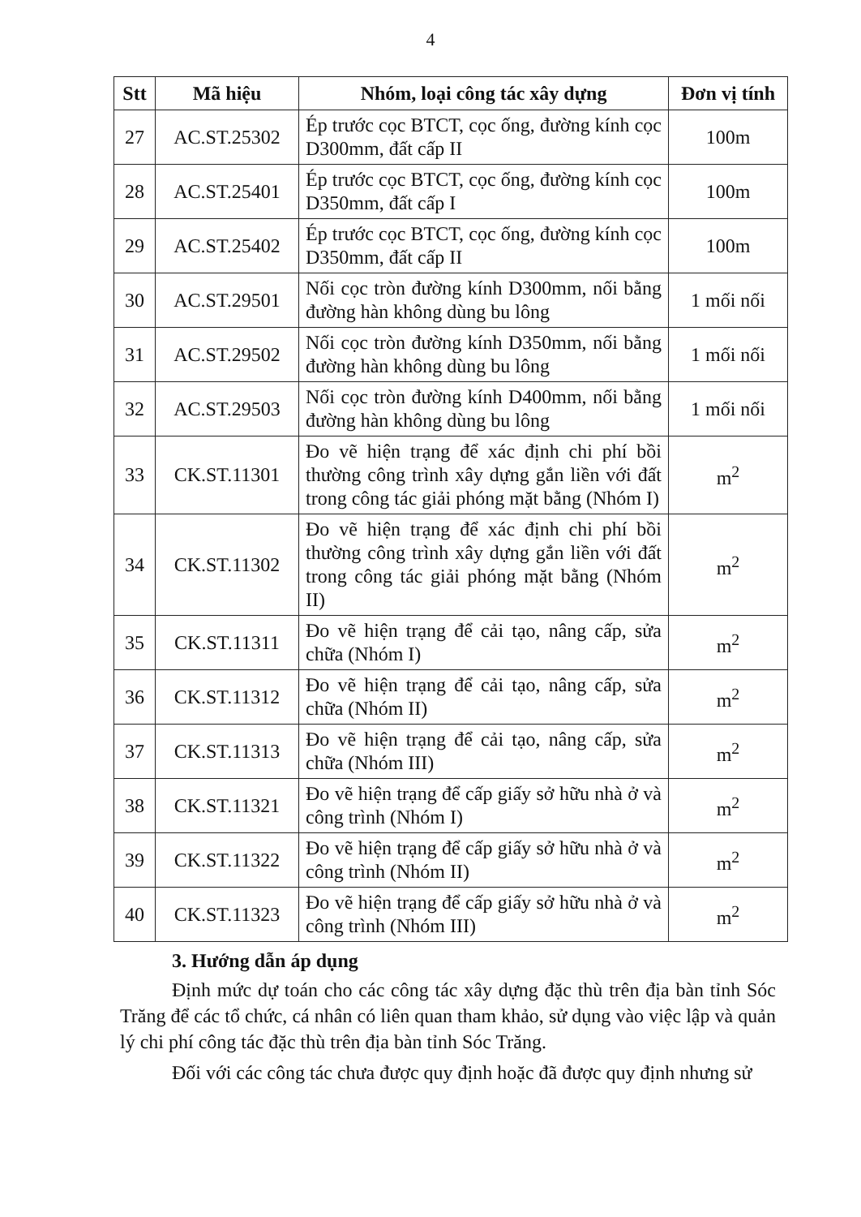4
| Stt | Mã hiệu | Nhóm, loại công tác xây dựng | Đơn vị tính |
| --- | --- | --- | --- |
| 27 | AC.ST.25302 | Ép trước cọc BTCT, cọc ống, đường kính cọc D300mm, đất cấp II | 100m |
| 28 | AC.ST.25401 | Ép trước cọc BTCT, cọc ống, đường kính cọc D350mm, đất cấp I | 100m |
| 29 | AC.ST.25402 | Ép trước cọc BTCT, cọc ống, đường kính cọc D350mm, đất cấp II | 100m |
| 30 | AC.ST.29501 | Nối cọc tròn đường kính D300mm, nối bằng đường hàn không dùng bu lông | 1 mối nối |
| 31 | AC.ST.29502 | Nối cọc tròn đường kính D350mm, nối bằng đường hàn không dùng bu lông | 1 mối nối |
| 32 | AC.ST.29503 | Nối cọc tròn đường kính D400mm, nối bằng đường hàn không dùng bu lông | 1 mối nối |
| 33 | CK.ST.11301 | Đo vẽ hiện trạng để xác định chi phí bồi thường công trình xây dựng gắn liền với đất trong công tác giải phóng mặt bằng (Nhóm I) | m<sup>2</sup> |
| 34 | CK.ST.11302 | Đo vẽ hiện trạng để xác định chi phí bồi thường công trình xây dựng gắn liền với đất trong công tác giải phóng mặt bằng (Nhóm II) | m<sup>2</sup> |
| 35 | CK.ST.11311 | Đo vẽ hiện trạng để cải tạo, nâng cấp, sửa chữa (Nhóm I) | m<sup>2</sup> |
| 36 | CK.ST.11312 | Đo vẽ hiện trạng để cải tạo, nâng cấp, sửa chữa (Nhóm II) | m<sup>2</sup> |
| 37 | CK.ST.11313 | Đo vẽ hiện trạng để cải tạo, nâng cấp, sửa chữa (Nhóm III) | m<sup>2</sup> |
| 38 | CK.ST.11321 | Đo vẽ hiện trạng để cấp giấy sở hữu nhà ở và công trình (Nhóm I) | m<sup>2</sup> |
| 39 | CK.ST.11322 | Đo vẽ hiện trạng để cấp giấy sở hữu nhà ở và công trình (Nhóm II) | m<sup>2</sup> |
| 40 | CK.ST.11323 | Đo vẽ hiện trạng để cấp giấy sở hữu nhà ở và công trình (Nhóm III) | m<sup>2</sup> |
3. Hướng dẫn áp dụng
Định mức dự toán cho các công tác xây dựng đặc thù trên địa bàn tỉnh Sóc Trăng để các tổ chức, cá nhân có liên quan tham khảo, sử dụng vào việc lập và quản lý chi phí công tác đặc thù trên địa bàn tỉnh Sóc Trăng.
Đối với các công tác chưa được quy định hoặc đã được quy định nhưng sử